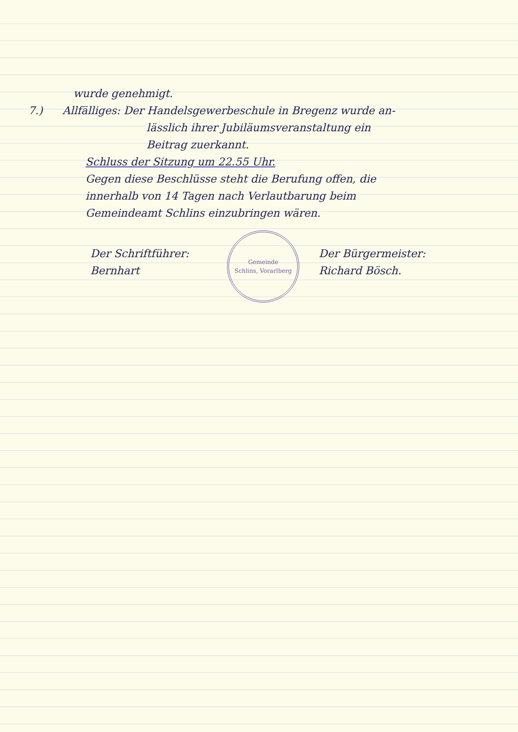wurde genehmigt.
7.) Allfälliges: Der Handelsgewerbeschule in Bregenz wurde an-
lässlich ihrer Jubiläumsveranstaltung ein
Beitrag zuerkannt.
Schluss der Sitzung um 22.55 Uhr.
Gegen diese Beschlüsse steht die Berufung offen, die
innerhalb von 14 Tagen nach Verlautbarung beim
Gemeindeamt Schlins einzubringen wären.
Der Schriftführer:
Bernhart
Gemeinde
Schlins, Vorarlberg
Der Bürgermeister:
Richard Bösch.